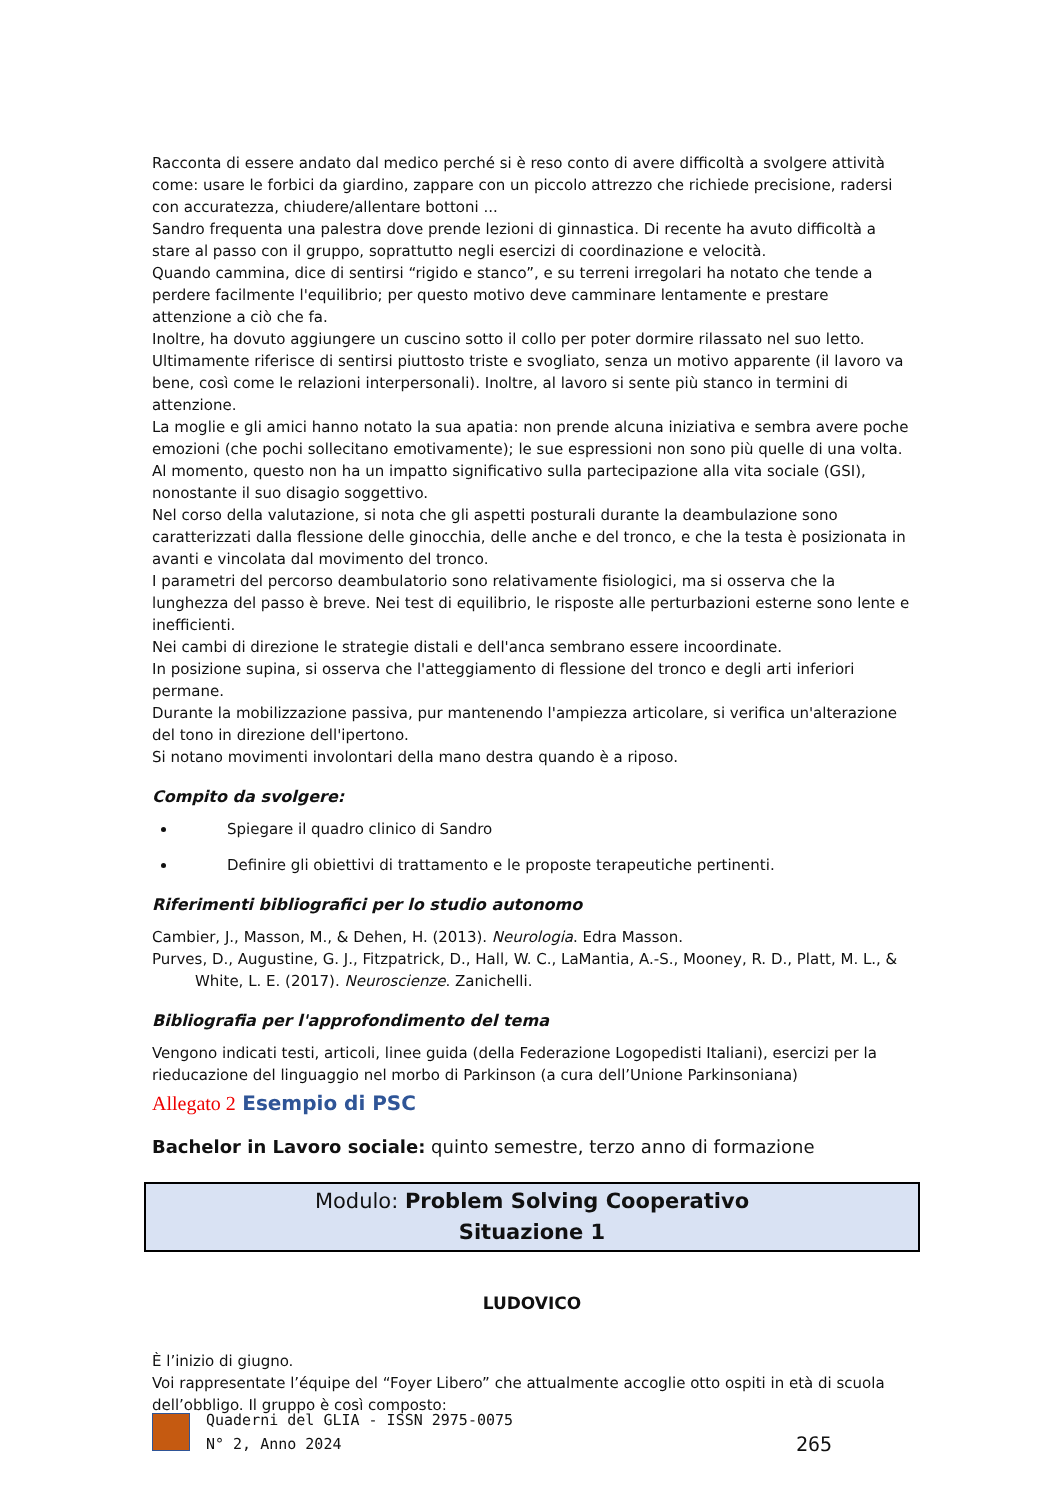Racconta di essere andato dal medico perché si è reso conto di avere difficoltà a svolgere attività come: usare le forbici da giardino, zappare con un piccolo attrezzo che richiede precisione, radersi con accuratezza, chiudere/allentare bottoni ...
Sandro frequenta una palestra dove prende lezioni di ginnastica. Di recente ha avuto difficoltà a stare al passo con il gruppo, soprattutto negli esercizi di coordinazione e velocità.
Quando cammina, dice di sentirsi “rigido e stanco”, e su terreni irregolari ha notato che tende a perdere facilmente l'equilibrio; per questo motivo deve camminare lentamente e prestare attenzione a ciò che fa.
Inoltre, ha dovuto aggiungere un cuscino sotto il collo per poter dormire rilassato nel suo letto.
Ultimamente riferisce di sentirsi piuttosto triste e svogliato, senza un motivo apparente (il lavoro va bene, così come le relazioni interpersonali). Inoltre, al lavoro si sente più stanco in termini di attenzione.
La moglie e gli amici hanno notato la sua apatia: non prende alcuna iniziativa e sembra avere poche emozioni (che pochi sollecitano emotivamente); le sue espressioni non sono più quelle di una volta.
Al momento, questo non ha un impatto significativo sulla partecipazione alla vita sociale (GSI), nonostante il suo disagio soggettivo.
Nel corso della valutazione, si nota che gli aspetti posturali durante la deambulazione sono caratterizzati dalla flessione delle ginocchia, delle anche e del tronco, e che la testa è posizionata in avanti e vincolata dal movimento del tronco.
I parametri del percorso deambulatorio sono relativamente fisiologici, ma si osserva che la lunghezza del passo è breve. Nei test di equilibrio, le risposte alle perturbazioni esterne sono lente e inefficienti.
Nei cambi di direzione le strategie distali e dell'anca sembrano essere incoordinate.
In posizione supina, si osserva che l'atteggiamento di flessione del tronco e degli arti inferiori permane.
Durante la mobilizzazione passiva, pur mantenendo l'ampiezza articolare, si verifica un'alterazione del tono in direzione dell'ipertono.
Si notano movimenti involontari della mano destra quando è a riposo.
Compito da svolgere:
Spiegare il quadro clinico di Sandro
Definire gli obiettivi di trattamento e le proposte terapeutiche pertinenti.
Riferimenti bibliografici per lo studio autonomo
Cambier, J., Masson, M., & Dehen, H. (2013). Neurologia. Edra Masson.
Purves, D., Augustine, G. J., Fitzpatrick, D., Hall, W. C., LaMantia, A.-S., Mooney, R. D., Platt, M. L., & White, L. E. (2017). Neuroscienze. Zanichelli.
Bibliografia per l'approfondimento del tema
Vengono indicati testi, articoli, linee guida (della Federazione Logopedisti Italiani), esercizi per la rieducazione del linguaggio nel morbo di Parkinson (a cura dell’Unione Parkinsoniana)
Allegato 2 Esempio di PSC
Bachelor in Lavoro sociale: quinto semestre, terzo anno di formazione
Modulo: Problem Solving Cooperativo
Situazione 1
LUDOVICO
È l’inizio di giugno.
Voi rappresentate l’équipe del “Foyer Libero” che attualmente accoglie otto ospiti in età di scuola dell’obbligo. Il gruppo è così composto:
Quaderni del GLIA - ISSN 2975-0075
N° 2, Anno 2024
265